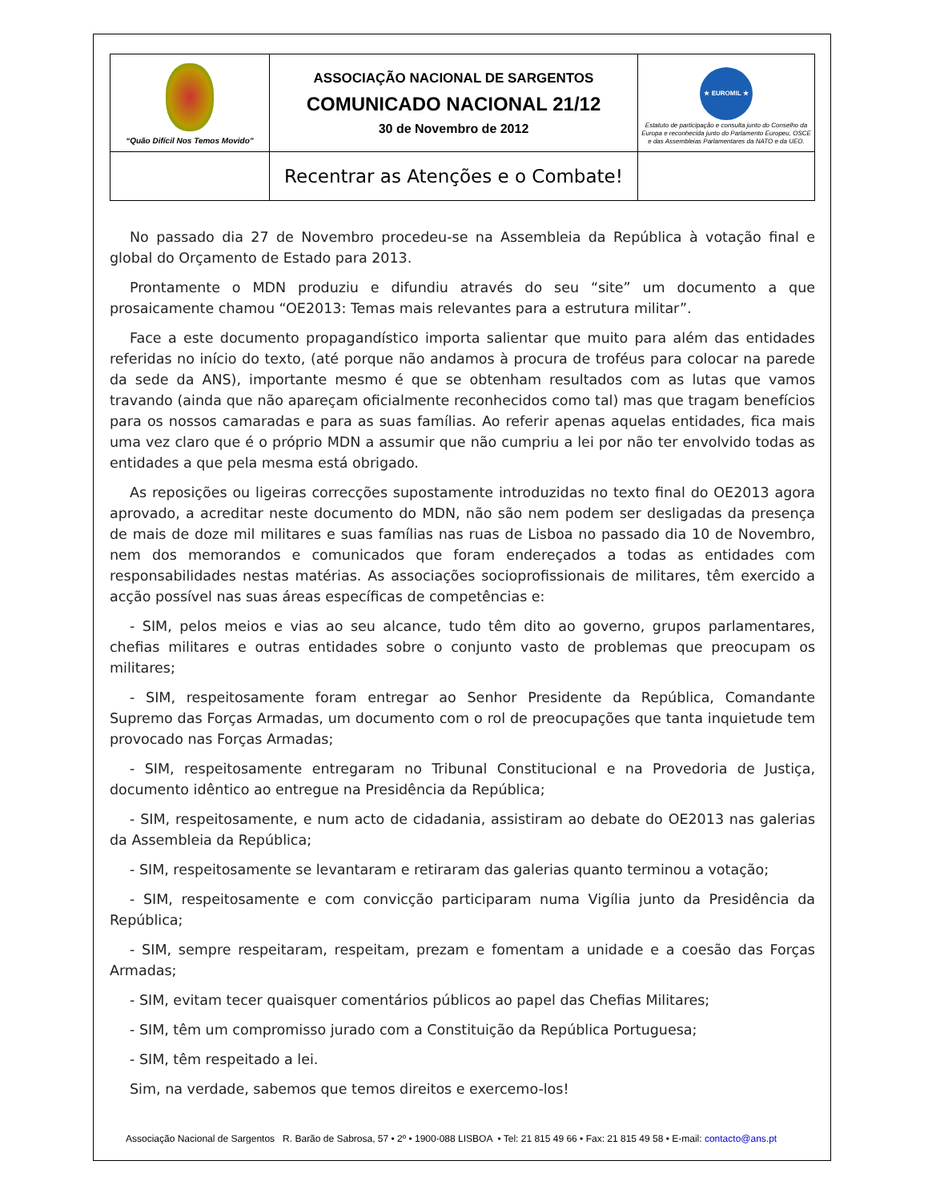| “Quão Difícil Nos Temos Movido” | ASSOCIAÇÃO NACIONAL DE SARGENTOS COMUNICADO NACIONAL 21/12 30 de Novembro de 2012 | ★ EUROMIL ★ Estatuto de participação e consulta junto do Conselho da Europa e reconhecida junto do Parlamento Europeu, OSCE e das Assembleias Parlamentares da NATO e da UEO. |
| | Recentrar as Atenções e o Combate! | |
No passado dia 27 de Novembro procedeu-se na Assembleia da República à votação final e global do Orçamento de Estado para 2013.
Prontamente o MDN produziu e difundiu através do seu “site” um documento a que prosaicamente chamou “OE2013: Temas mais relevantes para a estrutura militar”.
Face a este documento propagandístico importa salientar que muito para além das entidades referidas no início do texto, (até porque não andamos à procura de troféus para colocar na parede da sede da ANS), importante mesmo é que se obtenham resultados com as lutas que vamos travando (ainda que não apareçam oficialmente reconhecidos como tal) mas que tragam benefícios para os nossos camaradas e para as suas famílias. Ao referir apenas aquelas entidades, fica mais uma vez claro que é o próprio MDN a assumir que não cumpriu a lei por não ter envolvido todas as entidades a que pela mesma está obrigado.
As reposições ou ligeiras correcções supostamente introduzidas no texto final do OE2013 agora aprovado, a acreditar neste documento do MDN, não são nem podem ser desligadas da presença de mais de doze mil militares e suas famílias nas ruas de Lisboa no passado dia 10 de Novembro, nem dos memorandos e comunicados que foram endereçados a todas as entidades com responsabilidades nestas matérias. As associações socioprofissionais de militares, têm exercido a acção possível nas suas áreas específicas de competências e:
- SIM, pelos meios e vias ao seu alcance, tudo têm dito ao governo, grupos parlamentares, chefias militares e outras entidades sobre o conjunto vasto de problemas que preocupam os militares;
- SIM, respeitosamente foram entregar ao Senhor Presidente da República, Comandante Supremo das Forças Armadas, um documento com o rol de preocupações que tanta inquietude tem provocado nas Forças Armadas;
- SIM, respeitosamente entregaram no Tribunal Constitucional e na Provedoria de Justiça, documento idêntico ao entregue na Presidência da República;
- SIM, respeitosamente, e num acto de cidadania, assistiram ao debate do OE2013 nas galerias da Assembleia da República;
- SIM, respeitosamente se levantaram e retiraram das galerias quanto terminou a votação;
- SIM, respeitosamente e com convicção participaram numa Vigília junto da Presidência da República;
- SIM, sempre respeitaram, respeitam, prezam e fomentam a unidade e a coesão das Forças Armadas;
- SIM, evitam tecer quaisquer comentários públicos ao papel das Chefias Militares;
- SIM, têm um compromisso jurado com a Constituição da República Portuguesa;
- SIM, têm respeitado a lei.
Sim, na verdade, sabemos que temos direitos e exercemo-los!
Associação Nacional de Sargentos R. Barão de Sabrosa, 57 • 2º • 1900-088 LISBOA • Tel: 21 815 49 66 • Fax: 21 815 49 58 • E-mail: contacto@ans.pt